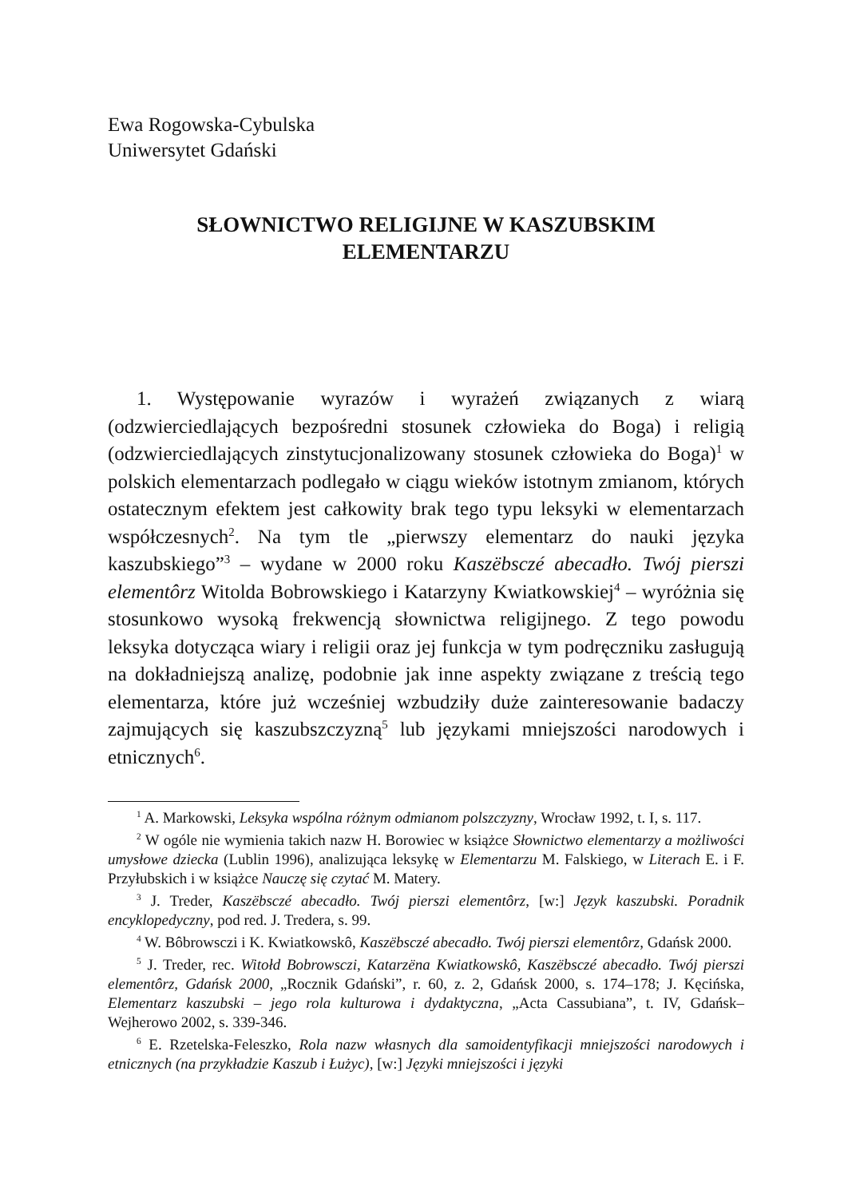Ewa Rogowska-Cybulska
Uniwersytet Gdański
SŁOWNICTWO RELIGIJNE W KASZUBSKIM
ELEMENTARZU
1. Występowanie wyrazów i wyrażeń związanych z wiarą (odzwierciedlających bezpośredni stosunek człowieka do Boga) i religią (odzwierciedlających zinstytucjonalizowany stosunek człowieka do Boga)<sup>1</sup> w polskich elementarzach podlegało w ciągu wieków istotnym zmianom, których ostatecznym efektem jest całkowity brak tego typu leksyki w elementarzach współczesnych<sup>2</sup>. Na tym tle „pierwszy elementarz do nauki języka kaszubskiego”<sup>3</sup> – wydane w 2000 roku Kaszëbsczé abecadło. Twój pierszi elementôrz Witolda Bobrowskiego i Katarzyny Kwiatkowskiej<sup>4</sup> – wyróżnia się stosunkowo wysoką frekwencją słownictwa religijnego. Z tego powodu leksyka dotycząca wiary i religii oraz jej funkcja w tym podręczniku zasługują na dokładniejszą analizę, podobnie jak inne aspekty związane z treścią tego elementarza, które już wcześniej wzbudziły duże zainteresowanie badaczy zajmujących się kaszubszczyzną<sup>5</sup> lub językami mniejszości narodowych i etnicznych<sup>6</sup>.
<sup>1</sup> A. Markowski, Leksyka wspólna różnym odmianom polszczyzny, Wrocław 1992, t. I, s. 117.
<sup>2</sup> W ogóle nie wymienia takich nazw H. Borowiec w książce Słownictwo elementarzy a możliwości umysłowe dziecka (Lublin 1996), analizująca leksykę w Elementarzu M. Falskiego, w Literach E. i F. Przyłubskich i w książce Nauczę się czytać M. Matery.
<sup>3</sup> J. Treder, Kaszëbsczé abecadło. Twój pierszi elementôrz, [w:] Język kaszubski. Poradnik encyklopedyczny, pod red. J. Tredera, s. 99.
<sup>4</sup> W. Bôbrowsczi i K. Kwiatkowskô, Kaszëbsczé abecadło. Twój pierszi elementôrz, Gdańsk 2000.
<sup>5</sup> J. Treder, rec. Witołd Bobrowsczi, Katarzëna Kwiatkowskô, Kaszëbsczé abecadło. Twój pierszi elementôrz, Gdańsk 2000, „Rocznik Gdański”, r. 60, z. 2, Gdańsk 2000, s. 174–178; J. Kęcińska, Elementarz kaszubski – jego rola kulturowa i dydaktyczna, „Acta Cassubiana”, t. IV, Gdańsk–Wejherowo 2002, s. 339-346.
<sup>6</sup> E. Rzetelska-Feleszko, Rola nazw własnych dla samoidentyfikacji mniejszości narodowych i etnicznych (na przykładzie Kaszub i Łużyc), [w:] Języki mniejszości i języki